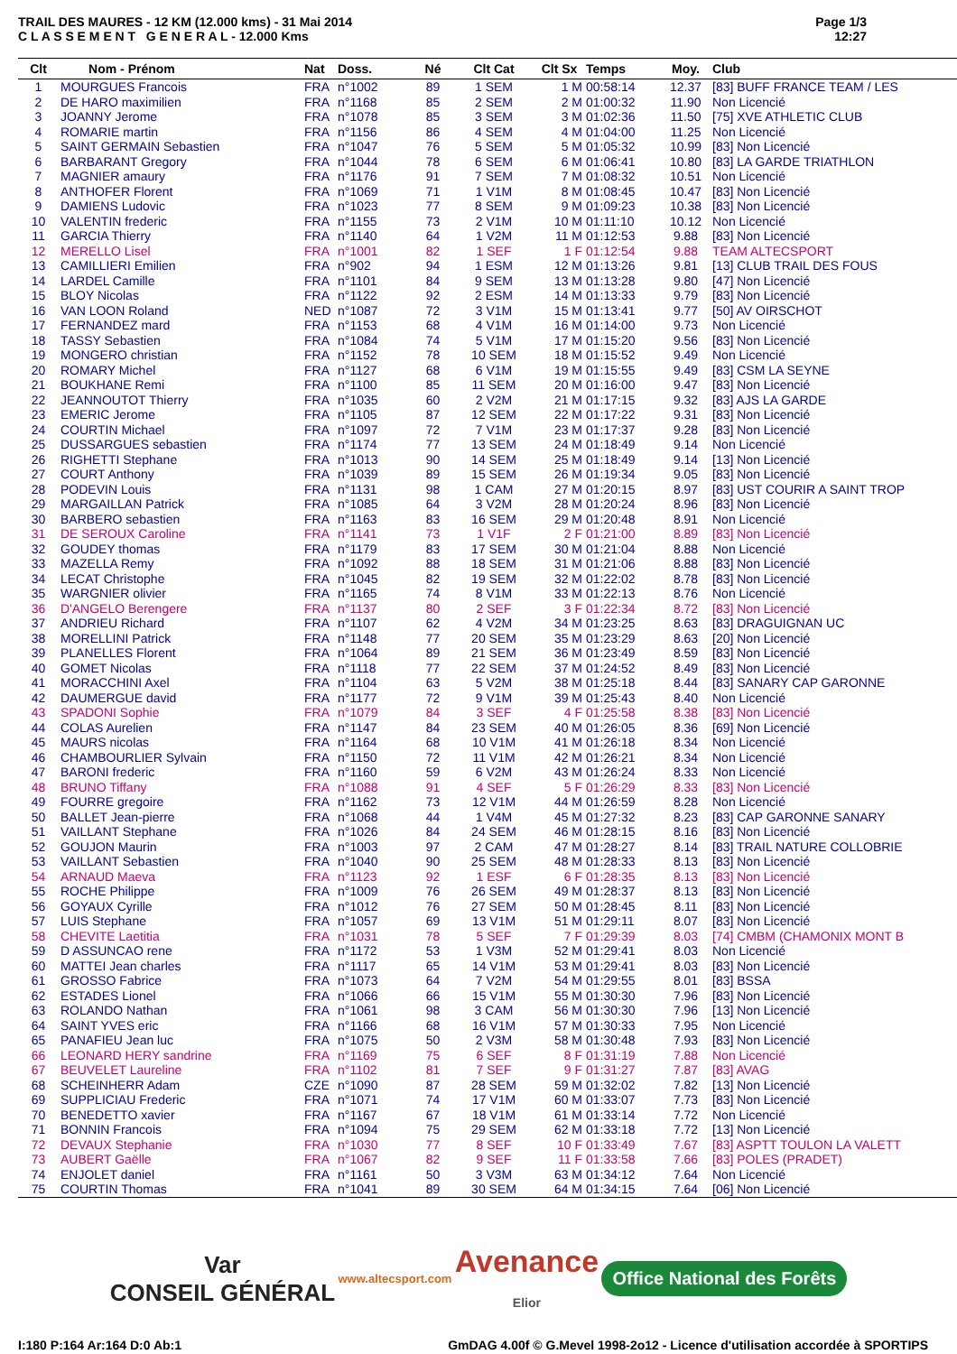TRAIL DES MAURES - 12 KM (12.000 kms) - 31 Mai 2014
C L A S S E M E N T G E N E R A L - 12.000 Kms
Page 1/3
12:27
| Clt | Nom - Prénom | Nat | Doss. | Né | Clt Cat | Clt Sx | Temps | Moy. | Club |
| --- | --- | --- | --- | --- | --- | --- | --- | --- | --- |
| 1 | MOURGUES Francois | FRA | n°1002 | 89 | 1 SEM | 1 M | 00:58:14 | 12.37 | [83] BUFF FRANCE TEAM / LES |
| 2 | DE HARO maximilien | FRA | n°1168 | 85 | 2 SEM | 2 M | 01:00:32 | 11.90 | Non Licencié |
| 3 | JOANNY Jerome | FRA | n°1078 | 85 | 3 SEM | 3 M | 01:02:36 | 11.50 | [75] XVE ATHLETIC CLUB |
| 4 | ROMARIE martin | FRA | n°1156 | 86 | 4 SEM | 4 M | 01:04:00 | 11.25 | Non Licencié |
| 5 | SAINT GERMAIN Sebastien | FRA | n°1047 | 76 | 5 SEM | 5 M | 01:05:32 | 10.99 | [83] Non Licencié |
| 6 | BARBARANT Gregory | FRA | n°1044 | 78 | 6 SEM | 6 M | 01:06:41 | 10.80 | [83] LA GARDE TRIATHLON |
| 7 | MAGNIER amaury | FRA | n°1176 | 91 | 7 SEM | 7 M | 01:08:32 | 10.51 | Non Licencié |
| 8 | ANTHOFER Florent | FRA | n°1069 | 71 | 1 V1M | 8 M | 01:08:45 | 10.47 | [83] Non Licencié |
| 9 | DAMIENS Ludovic | FRA | n°1023 | 77 | 8 SEM | 9 M | 01:09:23 | 10.38 | [83] Non Licencié |
| 10 | VALENTIN frederic | FRA | n°1155 | 73 | 2 V1M | 10 M | 01:11:10 | 10.12 | Non Licencié |
| 11 | GARCIA Thierry | FRA | n°1140 | 64 | 1 V2M | 11 M | 01:12:53 | 9.88 | [83] Non Licencié |
| 12 | MERELLO Lisel | FRA | n°1001 | 82 | 1 SEF | 1 F | 01:12:54 | 9.88 | TEAM ALTECSPORT |
| 13 | CAMILLIERI Emilien | FRA | n°902 | 94 | 1 ESM | 12 M | 01:13:26 | 9.81 | [13] CLUB TRAIL DES FOUS |
| 14 | LARDEL Camille | FRA | n°1101 | 84 | 9 SEM | 13 M | 01:13:28 | 9.80 | [47] Non Licencié |
| 15 | BLOY Nicolas | FRA | n°1122 | 92 | 2 ESM | 14 M | 01:13:33 | 9.79 | [83] Non Licencié |
| 16 | VAN LOON Roland | NED | n°1087 | 72 | 3 V1M | 15 M | 01:13:41 | 9.77 | [50] AV OIRSCHOT |
| 17 | FERNANDEZ mard | FRA | n°1153 | 68 | 4 V1M | 16 M | 01:14:00 | 9.73 | Non Licencié |
| 18 | TASSY Sebastien | FRA | n°1084 | 74 | 5 V1M | 17 M | 01:15:20 | 9.56 | [83] Non Licencié |
| 19 | MONGERO christian | FRA | n°1152 | 78 | 10 SEM | 18 M | 01:15:52 | 9.49 | Non Licencié |
| 20 | ROMARY Michel | FRA | n°1127 | 68 | 6 V1M | 19 M | 01:15:55 | 9.49 | [83] CSM LA SEYNE |
| 21 | BOUKHANE Remi | FRA | n°1100 | 85 | 11 SEM | 20 M | 01:16:00 | 9.47 | [83] Non Licencié |
| 22 | JEANNOUTOT Thierry | FRA | n°1035 | 60 | 2 V2M | 21 M | 01:17:15 | 9.32 | [83] AJS LA GARDE |
| 23 | EMERIC Jerome | FRA | n°1105 | 87 | 12 SEM | 22 M | 01:17:22 | 9.31 | [83] Non Licencié |
| 24 | COURTIN Michael | FRA | n°1097 | 72 | 7 V1M | 23 M | 01:17:37 | 9.28 | [83] Non Licencié |
| 25 | DUSSARGUES sebastien | FRA | n°1174 | 77 | 13 SEM | 24 M | 01:18:49 | 9.14 | Non Licencié |
| 26 | RIGHETTI Stephane | FRA | n°1013 | 90 | 14 SEM | 25 M | 01:18:49 | 9.14 | [13] Non Licencié |
| 27 | COURT Anthony | FRA | n°1039 | 89 | 15 SEM | 26 M | 01:19:34 | 9.05 | [83] Non Licencié |
| 28 | PODEVIN Louis | FRA | n°1131 | 98 | 1 CAM | 27 M | 01:20:15 | 8.97 | [83] UST COURIR A SAINT TROP |
| 29 | MARGAILLAN Patrick | FRA | n°1085 | 64 | 3 V2M | 28 M | 01:20:24 | 8.96 | [83] Non Licencié |
| 30 | BARBERO sebastien | FRA | n°1163 | 83 | 16 SEM | 29 M | 01:20:48 | 8.91 | Non Licencié |
| 31 | DE SEROUX Caroline | FRA | n°1141 | 73 | 1 V1F | 2 F | 01:21:00 | 8.89 | [83] Non Licencié |
| 32 | GOUDEY thomas | FRA | n°1179 | 83 | 17 SEM | 30 M | 01:21:04 | 8.88 | Non Licencié |
| 33 | MAZELLA Remy | FRA | n°1092 | 88 | 18 SEM | 31 M | 01:21:06 | 8.88 | [83] Non Licencié |
| 34 | LECAT Christophe | FRA | n°1045 | 82 | 19 SEM | 32 M | 01:22:02 | 8.78 | [83] Non Licencié |
| 35 | WARGNIER olivier | FRA | n°1165 | 74 | 8 V1M | 33 M | 01:22:13 | 8.76 | Non Licencié |
| 36 | D'ANGELO Berengere | FRA | n°1137 | 80 | 2 SEF | 3 F | 01:22:34 | 8.72 | [83] Non Licencié |
| 37 | ANDRIEU Richard | FRA | n°1107 | 62 | 4 V2M | 34 M | 01:23:25 | 8.63 | [83] DRAGUIGNAN UC |
| 38 | MORELLINI Patrick | FRA | n°1148 | 77 | 20 SEM | 35 M | 01:23:29 | 8.63 | [20] Non Licencié |
| 39 | PLANELLES Florent | FRA | n°1064 | 89 | 21 SEM | 36 M | 01:23:49 | 8.59 | [83] Non Licencié |
| 40 | GOMET Nicolas | FRA | n°1118 | 77 | 22 SEM | 37 M | 01:24:52 | 8.49 | [83] Non Licencié |
| 41 | MORACCHINI Axel | FRA | n°1104 | 63 | 5 V2M | 38 M | 01:25:18 | 8.44 | [83] SANARY CAP GARONNE |
| 42 | DAUMERGUE david | FRA | n°1177 | 72 | 9 V1M | 39 M | 01:25:43 | 8.40 | Non Licencié |
| 43 | SPADONI Sophie | FRA | n°1079 | 84 | 3 SEF | 4 F | 01:25:58 | 8.38 | [83] Non Licencié |
| 44 | COLAS Aurelien | FRA | n°1147 | 84 | 23 SEM | 40 M | 01:26:05 | 8.36 | [69] Non Licencié |
| 45 | MAURS nicolas | FRA | n°1164 | 68 | 10 V1M | 41 M | 01:26:18 | 8.34 | Non Licencié |
| 46 | CHAMBOURLIER Sylvain | FRA | n°1150 | 72 | 11 V1M | 42 M | 01:26:21 | 8.34 | Non Licencié |
| 47 | BARONI frederic | FRA | n°1160 | 59 | 6 V2M | 43 M | 01:26:24 | 8.33 | Non Licencié |
| 48 | BRUNO Tiffany | FRA | n°1088 | 91 | 4 SEF | 5 F | 01:26:29 | 8.33 | [83] Non Licencié |
| 49 | FOURRE gregoire | FRA | n°1162 | 73 | 12 V1M | 44 M | 01:26:59 | 8.28 | Non Licencié |
| 50 | BALLET Jean-pierre | FRA | n°1068 | 44 | 1 V4M | 45 M | 01:27:32 | 8.23 | [83] CAP GARONNE SANARY |
| 51 | VAILLANT Stephane | FRA | n°1026 | 84 | 24 SEM | 46 M | 01:28:15 | 8.16 | [83] Non Licencié |
| 52 | GOUJON Maurin | FRA | n°1003 | 97 | 2 CAM | 47 M | 01:28:27 | 8.14 | [83] TRAIL NATURE COLLOBRIE |
| 53 | VAILLANT Sebastien | FRA | n°1040 | 90 | 25 SEM | 48 M | 01:28:33 | 8.13 | [83] Non Licencié |
| 54 | ARNAUD Maeva | FRA | n°1123 | 92 | 1 ESF | 6 F | 01:28:35 | 8.13 | [83] Non Licencié |
| 55 | ROCHE Philippe | FRA | n°1009 | 76 | 26 SEM | 49 M | 01:28:37 | 8.13 | [83] Non Licencié |
| 56 | GOYAUX Cyrille | FRA | n°1012 | 76 | 27 SEM | 50 M | 01:28:45 | 8.11 | [83] Non Licencié |
| 57 | LUIS Stephane | FRA | n°1057 | 69 | 13 V1M | 51 M | 01:29:11 | 8.07 | [83] Non Licencié |
| 58 | CHEVITE Laetitia | FRA | n°1031 | 78 | 5 SEF | 7 F | 01:29:39 | 8.03 | [74] CMBM (CHAMONIX MONT B |
| 59 | D ASSUNCAO rene | FRA | n°1172 | 53 | 1 V3M | 52 M | 01:29:41 | 8.03 | Non Licencié |
| 60 | MATTEI Jean charles | FRA | n°1117 | 65 | 14 V1M | 53 M | 01:29:41 | 8.03 | [83] Non Licencié |
| 61 | GROSSO Fabrice | FRA | n°1073 | 64 | 7 V2M | 54 M | 01:29:55 | 8.01 | [83] BSSA |
| 62 | ESTADES Lionel | FRA | n°1066 | 66 | 15 V1M | 55 M | 01:30:30 | 7.96 | [83] Non Licencié |
| 63 | ROLANDO Nathan | FRA | n°1061 | 98 | 3 CAM | 56 M | 01:30:30 | 7.96 | [13] Non Licencié |
| 64 | SAINT YVES eric | FRA | n°1166 | 68 | 16 V1M | 57 M | 01:30:33 | 7.95 | Non Licencié |
| 65 | PANAFIEU Jean luc | FRA | n°1075 | 50 | 2 V3M | 58 M | 01:30:48 | 7.93 | [83] Non Licencié |
| 66 | LEONARD HERY sandrine | FRA | n°1169 | 75 | 6 SEF | 8 F | 01:31:19 | 7.88 | Non Licencié |
| 67 | BEUVELET Laureline | FRA | n°1102 | 81 | 7 SEF | 9 F | 01:31:27 | 7.87 | [83] AVAG |
| 68 | SCHEINHERR Adam | CZE | n°1090 | 87 | 28 SEM | 59 M | 01:32:02 | 7.82 | [13] Non Licencié |
| 69 | SUPPLICIAU Frederic | FRA | n°1071 | 74 | 17 V1M | 60 M | 01:33:07 | 7.73 | [83] Non Licencié |
| 70 | BENEDETTO xavier | FRA | n°1167 | 67 | 18 V1M | 61 M | 01:33:14 | 7.72 | Non Licencié |
| 71 | BONNIN Francois | FRA | n°1094 | 75 | 29 SEM | 62 M | 01:33:18 | 7.72 | [13] Non Licencié |
| 72 | DEVAUX Stephanie | FRA | n°1030 | 77 | 8 SEF | 10 F | 01:33:49 | 7.67 | [83] ASPTT TOULON LA VALETT |
| 73 | AUBERT Gaëlle | FRA | n°1067 | 82 | 9 SEF | 11 F | 01:33:58 | 7.66 | [83] POLES (PRADET) |
| 74 | ENJOLET daniel | FRA | n°1161 | 50 | 3 V3M | 63 M | 01:34:12 | 7.64 | Non Licencié |
| 75 | COURTIN Thomas | FRA | n°1041 | 89 | 30 SEM | 64 M | 01:34:15 | 7.64 | [06] Non Licencié |
Var
CONSEIL GÉNÉRAL
www.altecsport.com
Avenance
Elior
Office National des Forêts
I:180 P:164 Ar:164 D:0 Ab:1 GmDAG 4.00f © G.Mevel 1998-2o12 - Licence d'utilisation accordée à SPORTIPS